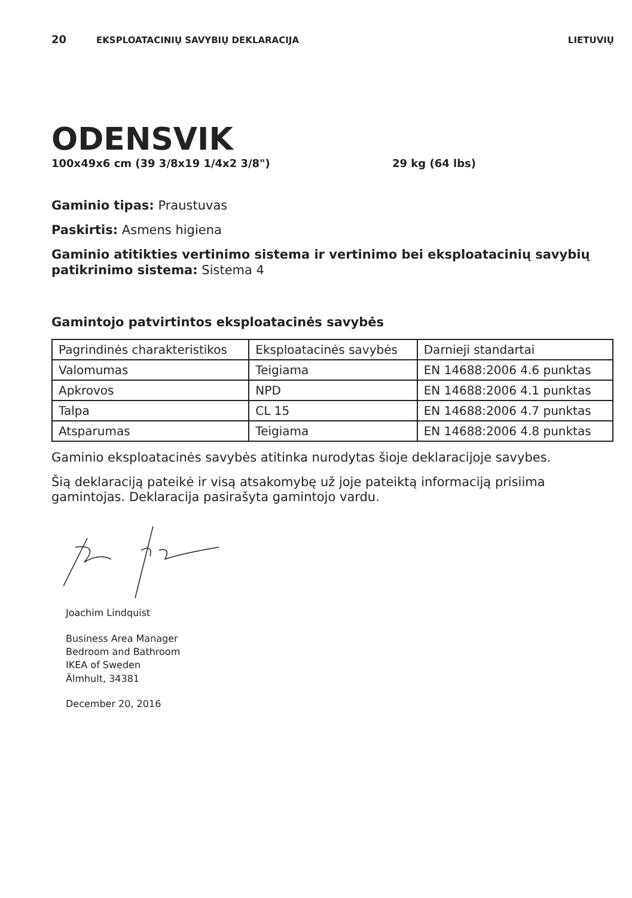20 EKSPLOATACINIŲ SAVYBIŲ DEKLARACIJA LIETUVIŲ
ODENSVIK
100x49x6 cm (39 3/8x19 1/4x2 3/8") 29 kg (64 lbs)
Gaminio tipas: Praustuvas
Paskirtis: Asmens higiena
Gaminio atitikties vertinimo sistema ir vertinimo bei eksploatacinių savybių patikrinimo sistema: Sistema 4
Gamintojo patvirtintos eksploatacinės savybės
| Pagrindinės charakteristikos | Eksploatacinės savybės | Darnieji standartai |
| Valomumas | Teigiama | EN 14688:2006 4.6 punktas |
| Apkrovos | NPD | EN 14688:2006 4.1 punktas |
| Talpa | CL 15 | EN 14688:2006 4.7 punktas |
| Atsparumas | Teigiama | EN 14688:2006 4.8 punktas |
Gaminio eksploatacinės savybės atitinka nurodytas šioje deklaracijoje savybes.
Šią deklaraciją pateikė ir visą atsakomybę už joje pateiktą informaciją prisiima gamintojas. Deklaracija pasirašyta gamintojo vardu.
Joachim Lindquist
Business Area Manager
Bedroom and Bathroom
IKEA of Sweden
Älmhult, 34381
December 20, 2016